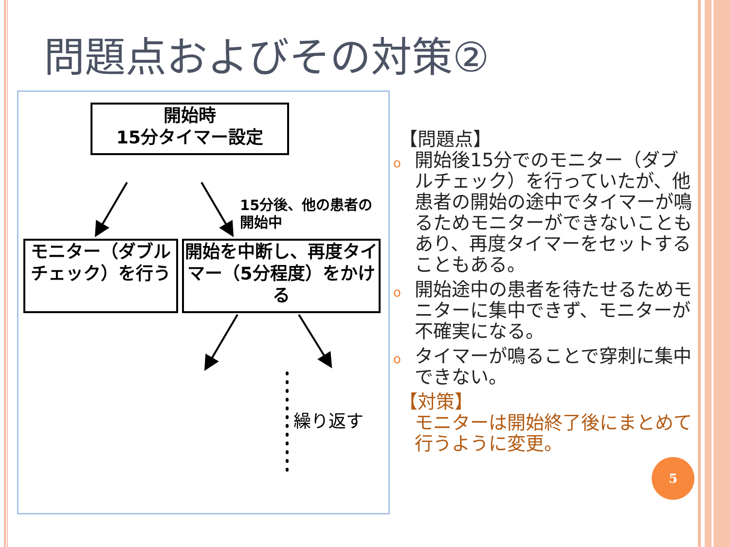問題点およびその対策②
開始時
15分タイマー設定
15分後、他の患者の
開始中
モニター（ダブルチェック）を行う
開始を中断し、再度タイマー（5分程度）をかける
繰り返す
【問題点】
o 開始後15分でのモニター（ダブルチェック）を行っていたが、他患者の開始の途中でタイマーが鳴るためモニターができないこともあり、再度タイマーをセットすることもある。
o 開始途中の患者を待たせるためモニターに集中できず、モニターが不確実になる。
o タイマーが鳴ることで穿刺に集中できない。
【対策】
モニターは開始終了後にまとめて行うように変更。
5